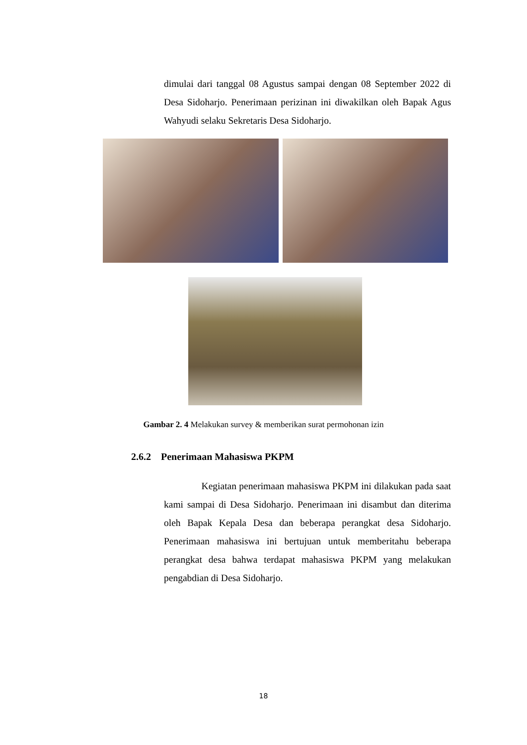dimulai dari tanggal 08 Agustus sampai dengan 08 September 2022 di Desa Sidoharjo. Penerimaan perizinan ini diwakilkan oleh Bapak Agus Wahyudi selaku Sekretaris Desa Sidoharjo.
Gambar 2. 4 Melakukan survey & memberikan surat permohonan izin
2.6.2 Penerimaan Mahasiswa PKPM
Kegiatan penerimaan mahasiswa PKPM ini dilakukan pada saat kami sampai di Desa Sidoharjo. Penerimaan ini disambut dan diterima oleh Bapak Kepala Desa dan beberapa perangkat desa Sidoharjo. Penerimaan mahasiswa ini bertujuan untuk memberitahu beberapa perangkat desa bahwa terdapat mahasiswa PKPM yang melakukan pengabdian di Desa Sidoharjo.
18